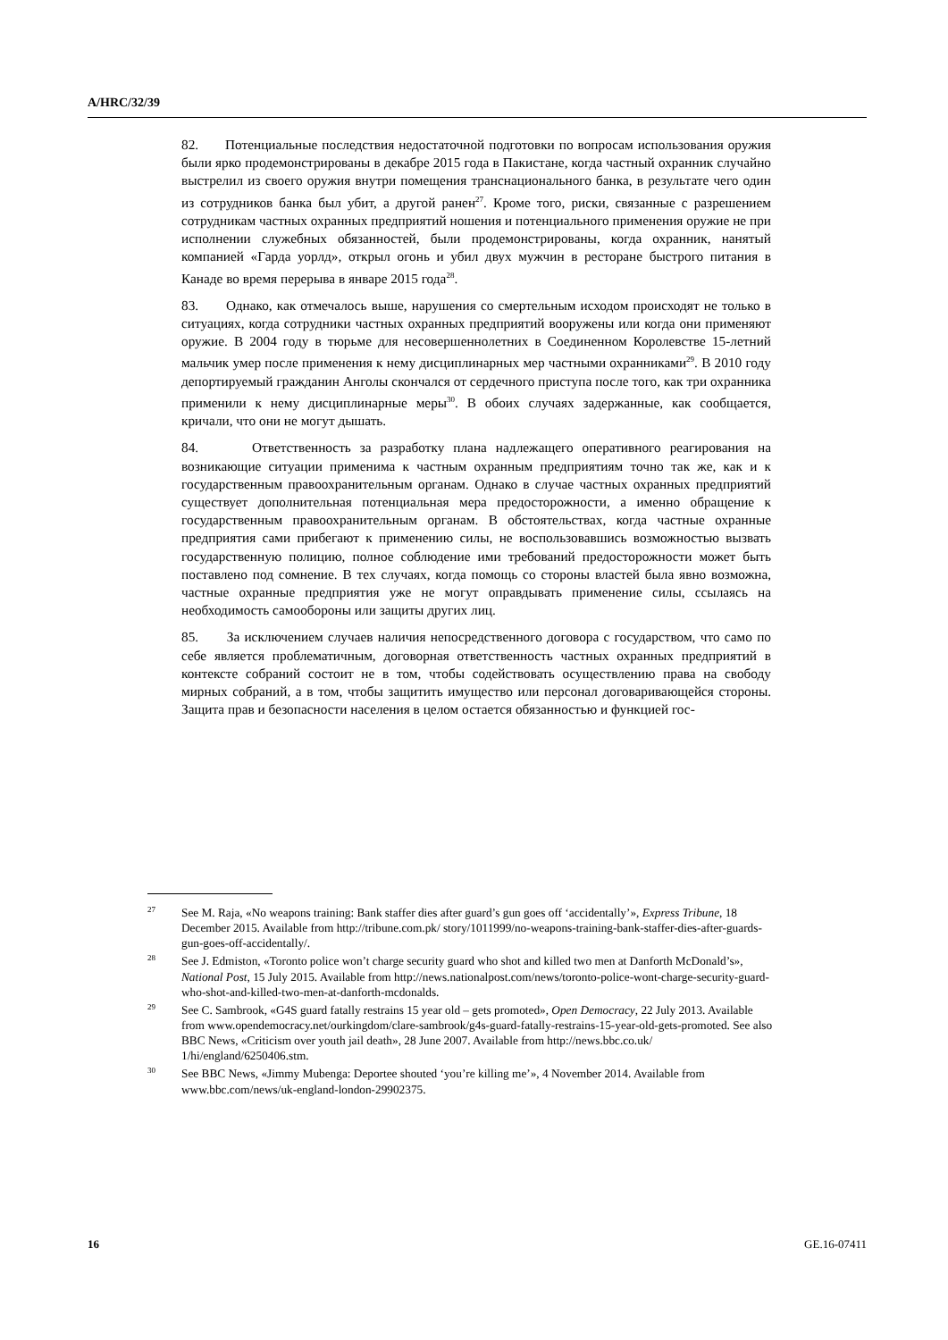A/HRC/32/39
82. Потенциальные последствия недостаточной подготовки по вопросам использования оружия были ярко продемонстрированы в декабре 2015 года в Пакистане, когда частный охранник случайно выстрелил из своего оружия внутри помещения транснационального банка, в результате чего один из сотрудников банка был убит, а другой ранен<sup>27</sup>. Кроме того, риски, связанные с разрешением сотрудникам частных охранных предприятий ношения и потенциального применения оружие не при исполнении служебных обязанностей, были продемонстрированы, когда охранник, нанятый компанией «Гарда уорлд», открыл огонь и убил двух мужчин в ресторане быстрого питания в Канаде во время перерыва в январе 2015 года<sup>28</sup>.
83. Однако, как отмечалось выше, нарушения со смертельным исходом происходят не только в ситуациях, когда сотрудники частных охранных предприятий вооружены или когда они применяют оружие. В 2004 году в тюрьме для несовершеннолетних в Соединенном Королевстве 15-летний мальчик умер после применения к нему дисциплинарных мер частными охранниками<sup>29</sup>. В 2010 году депортируемый гражданин Анголы скончался от сердечного приступа после того, как три охранника применили к нему дисциплинарные меры<sup>30</sup>. В обоих случаях задержанные, как сообщается, кричали, что они не могут дышать.
84. Ответственность за разработку плана надлежащего оперативного реагирования на возникающие ситуации применима к частным охранным предприятиям точно так же, как и к государственным правоохранительным органам. Однако в случае частных охранных предприятий существует дополнительная потенциальная мера предосторожности, а именно обращение к государственным правоохранительным органам. В обстоятельствах, когда частные охранные предприятия сами прибегают к применению силы, не воспользовавшись возможностью вызвать государственную полицию, полное соблюдение ими требований предосторожности может быть поставлено под сомнение. В тех случаях, когда помощь со стороны властей была явно возможна, частные охранные предприятия уже не могут оправдывать применение силы, ссылаясь на необходимость самообороны или защиты других лиц.
85. За исключением случаев наличия непосредственного договора с государством, что само по себе является проблематичным, договорная ответственность частных охранных предприятий в контексте собраний состоит не в том, чтобы содействовать осуществлению права на свободу мирных собраний, а в том, чтобы защитить имущество или персонал договаривающейся стороны. Защита прав и безопасности населения в целом остается обязанностью и функцией гос-
<sup>27</sup> See M. Raja, «No weapons training: Bank staffer dies after guard’s gun goes off ‘accidentally’», Express Tribune, 18 December 2015. Available from http://tribune.com.pk/ story/1011999/no-weapons-training-bank-staffer-dies-after-guards-gun-goes-off-accidentally/.
<sup>28</sup> See J. Edmiston, «Toronto police won’t charge security guard who shot and killed two men at Danforth McDonald’s», National Post, 15 July 2015. Available from http://news.nationalpost.com/news/toronto-police-wont-charge-security-guard-who-shot-and-killed-two-men-at-danforth-mcdonalds.
<sup>29</sup> See C. Sambrook, «G4S guard fatally restrains 15 year old – gets promoted», Open Democracy, 22 July 2013. Available from www.opendemocracy.net/ourkingdom/clare-sambrook/g4s-guard-fatally-restrains-15-year-old-gets-promoted. See also BBC News, «Criticism over youth jail death», 28 June 2007. Available from http://news.bbc.co.uk/ 1/hi/england/6250406.stm.
<sup>30</sup> See BBC News, «Jimmy Mubenga: Deportee shouted ‘you’re killing me’», 4 November 2014. Available from www.bbc.com/news/uk-england-london-29902375.
16 GE.16-07411